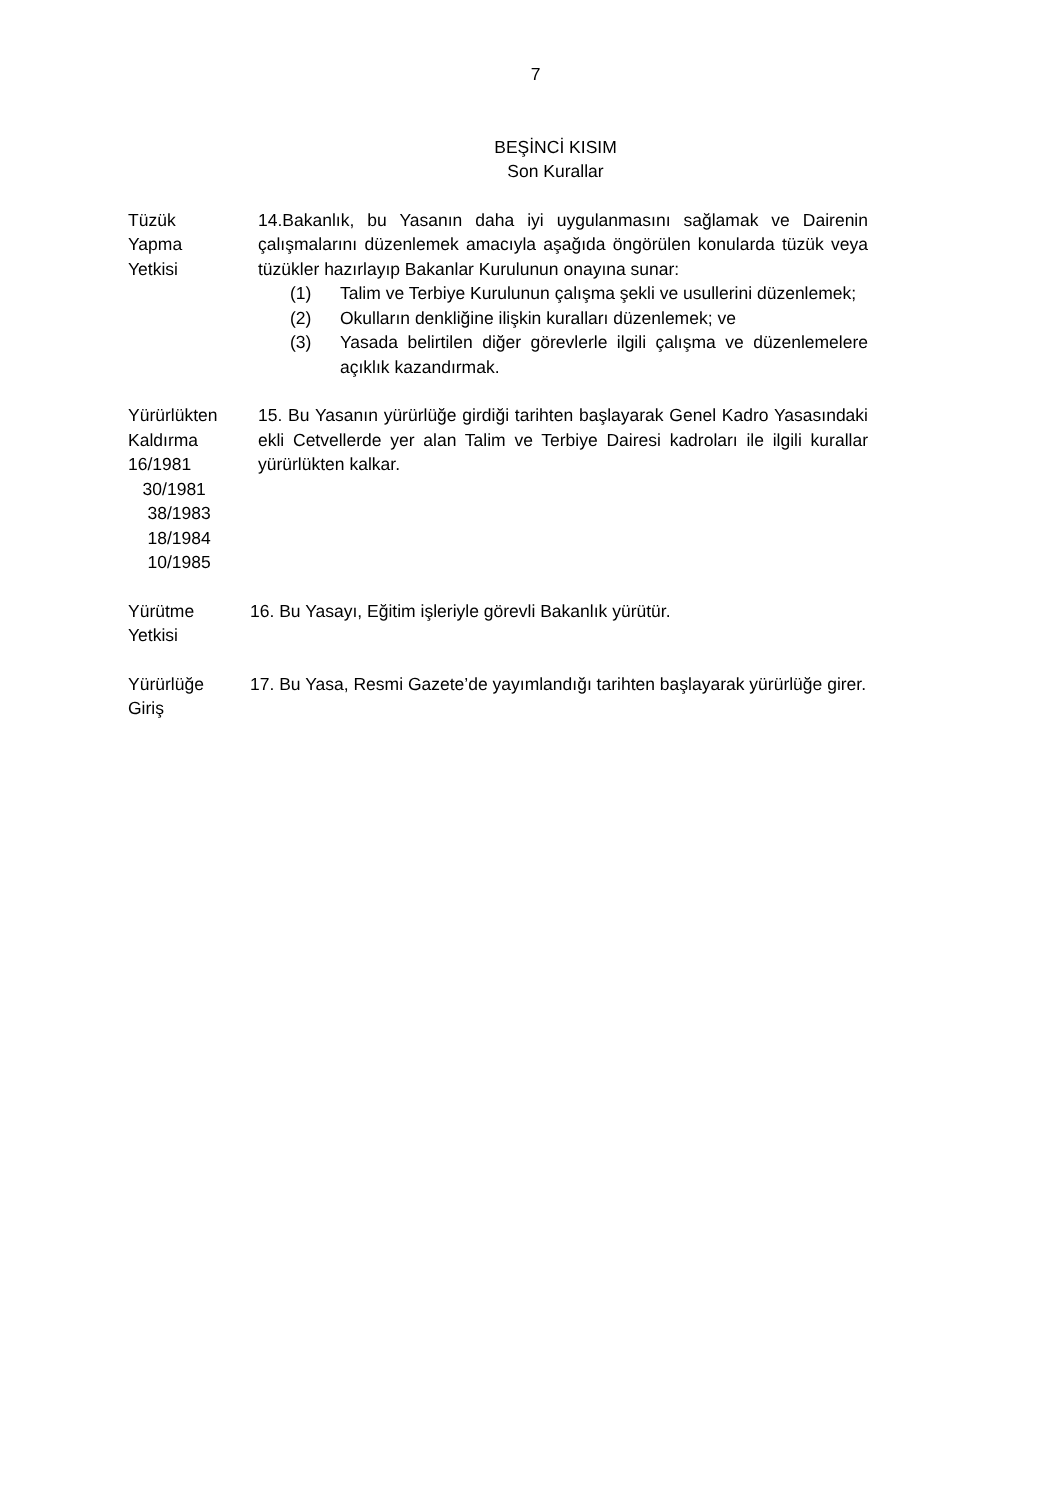7
BEŞİNCİ KISIM
Son Kurallar
Tüzük
Yapma
Yetkisi
14.Bakanlık, bu Yasanın daha iyi uygulanmasını sağlamak ve Dairenin çalışmalarını düzenlemek amacıyla aşağıda öngörülen konularda tüzük veya tüzükler hazırlayıp Bakanlar Kurulunun onayına sunar:
(1) Talim ve Terbiye Kurulunun çalışma şekli ve usullerini düzenlemek;
(2) Okulların denkliğine ilişkin kuralları düzenlemek; ve
(3) Yasada belirtilen diğer görevlerle ilgili çalışma ve düzenlemelere açıklık kazandırmak.
Yürürlükten
Kaldırma
16/1981
30/1981
38/1983
18/1984
10/1985
15. Bu Yasanın yürürlüğe girdiği tarihten başlayarak Genel Kadro Yasasındaki ekli Cetvellerde yer alan Talim ve Terbiye Dairesi kadroları ile ilgili kurallar yürürlükten kalkar.
Yürütme
Yetkisi
16. Bu Yasayı, Eğitim işleriyle görevli Bakanlık yürütür.
Yürürlüğe
Giriş
17. Bu Yasa, Resmi Gazete’de yayımlandığı tarihten başlayarak yürürlüğe girer.